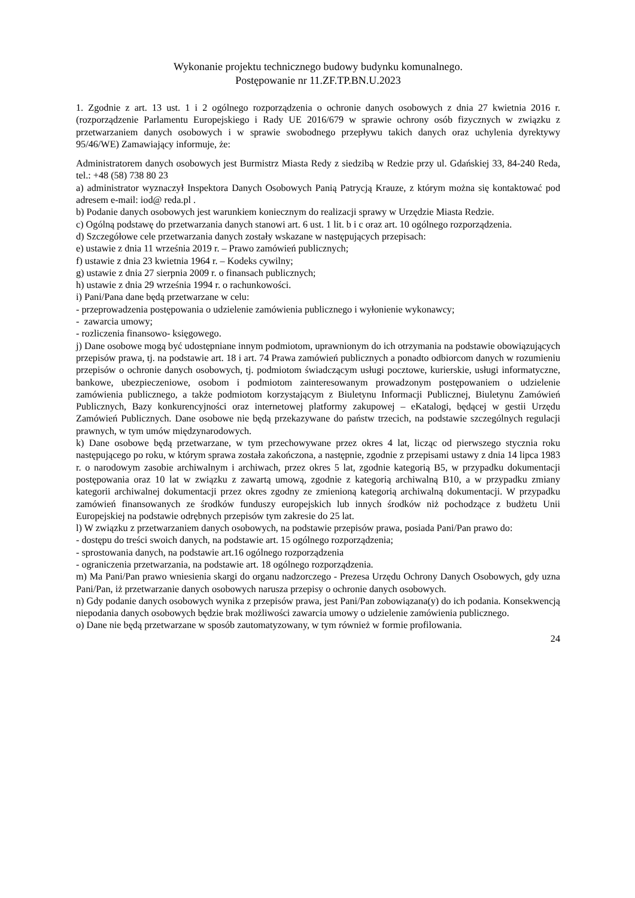Wykonanie projektu technicznego budowy budynku komunalnego.
Postępowanie nr 11.ZF.TP.BN.U.2023
1. Zgodnie z art. 13 ust. 1 i 2 ogólnego rozporządzenia o ochronie danych osobowych z dnia 27 kwietnia 2016 r. (rozporządzenie Parlamentu Europejskiego i Rady UE 2016/679 w sprawie ochrony osób fizycznych w związku z przetwarzaniem danych osobowych i w sprawie swobodnego przepływu takich danych oraz uchylenia dyrektywy 95/46/WE) Zamawiający informuje, że:
Administratorem danych osobowych jest Burmistrz Miasta Redy z siedzibą w Redzie przy ul. Gdańskiej 33, 84-240 Reda, tel.: +48 (58) 738 80 23
a) administrator wyznaczył Inspektora Danych Osobowych Panią Patrycją Krauze, z którym można się kontaktować pod adresem e-mail: iod@ reda.pl .
b) Podanie danych osobowych jest warunkiem koniecznym do realizacji sprawy w Urzędzie Miasta Redzie.
c) Ogólną podstawę do przetwarzania danych stanowi art. 6 ust. 1 lit. b i c oraz art. 10 ogólnego rozporządzenia.
d) Szczegółowe cele przetwarzania danych zostały wskazane w następujących przepisach:
e) ustawie z dnia 11 września 2019 r. – Prawo zamówień publicznych;
f) ustawie z dnia 23 kwietnia 1964 r. – Kodeks cywilny;
g) ustawie z dnia 27 sierpnia 2009 r. o finansach publicznych;
h) ustawie z dnia 29 września 1994 r. o rachunkowości.
i) Pani/Pana dane będą przetwarzane w celu:
- przeprowadzenia postępowania o udzielenie zamówienia publicznego i wyłonienie wykonawcy;
- zawarcia umowy;
- rozliczenia finansowo- księgowego.
j) Dane osobowe mogą być udostępniane innym podmiotom, uprawnionym do ich otrzymania na podstawie obowiązujących przepisów prawa, tj. na podstawie art. 18 i art. 74 Prawa zamówień publicznych a ponadto odbiorcom danych w rozumieniu przepisów o ochronie danych osobowych, tj. podmiotom świadczącym usługi pocztowe, kurierskie, usługi informatyczne, bankowe, ubezpieczeniowe, osobom i podmiotom zainteresowanym prowadzonym postępowaniem o udzielenie zamówienia publicznego, a także podmiotom korzystającym z Biuletynu Informacji Publicznej, Biuletynu Zamówień Publicznych, Bazy konkurencyjności oraz internetowej platformy zakupowej – eKatalogi, będącej w gestii Urzędu Zamówień Publicznych. Dane osobowe nie będą przekazywane do państw trzecich, na podstawie szczególnych regulacji prawnych, w tym umów międzynarodowych.
k) Dane osobowe będą przetwarzane, w tym przechowywane przez okres 4 lat, licząc od pierwszego stycznia roku następującego po roku, w którym sprawa została zakończona, a następnie, zgodnie z przepisami ustawy z dnia 14 lipca 1983 r. o narodowym zasobie archiwalnym i archiwach, przez okres 5 lat, zgodnie kategorią B5, w przypadku dokumentacji postępowania oraz 10 lat w związku z zawartą umową, zgodnie z kategorią archiwalną B10, a w przypadku zmiany kategorii archiwalnej dokumentacji przez okres zgodny ze zmienioną kategorią archiwalną dokumentacji. W przypadku zamówień finansowanych ze środków funduszy europejskich lub innych środków niż pochodzące z budżetu Unii Europejskiej na podstawie odrębnych przepisów tym zakresie do 25 lat.
l) W związku z przetwarzaniem danych osobowych, na podstawie przepisów prawa, posiada Pani/Pan prawo do:
- dostępu do treści swoich danych, na podstawie art. 15 ogólnego rozporządzenia;
- sprostowania danych, na podstawie art.16 ogólnego rozporządzenia
- ograniczenia przetwarzania, na podstawie art. 18 ogólnego rozporządzenia.
m) Ma Pani/Pan prawo wniesienia skargi do organu nadzorczego - Prezesa Urzędu Ochrony Danych Osobowych, gdy uzna Pani/Pan, iż przetwarzanie danych osobowych narusza przepisy o ochronie danych osobowych.
n) Gdy podanie danych osobowych wynika z przepisów prawa, jest Pani/Pan zobowiązana(y) do ich podania. Konsekwencją niepodania danych osobowych będzie brak możliwości zawarcia umowy o udzielenie zamówienia publicznego.
o) Dane nie będą przetwarzane w sposób zautomatyzowany, w tym również w formie profilowania.
24